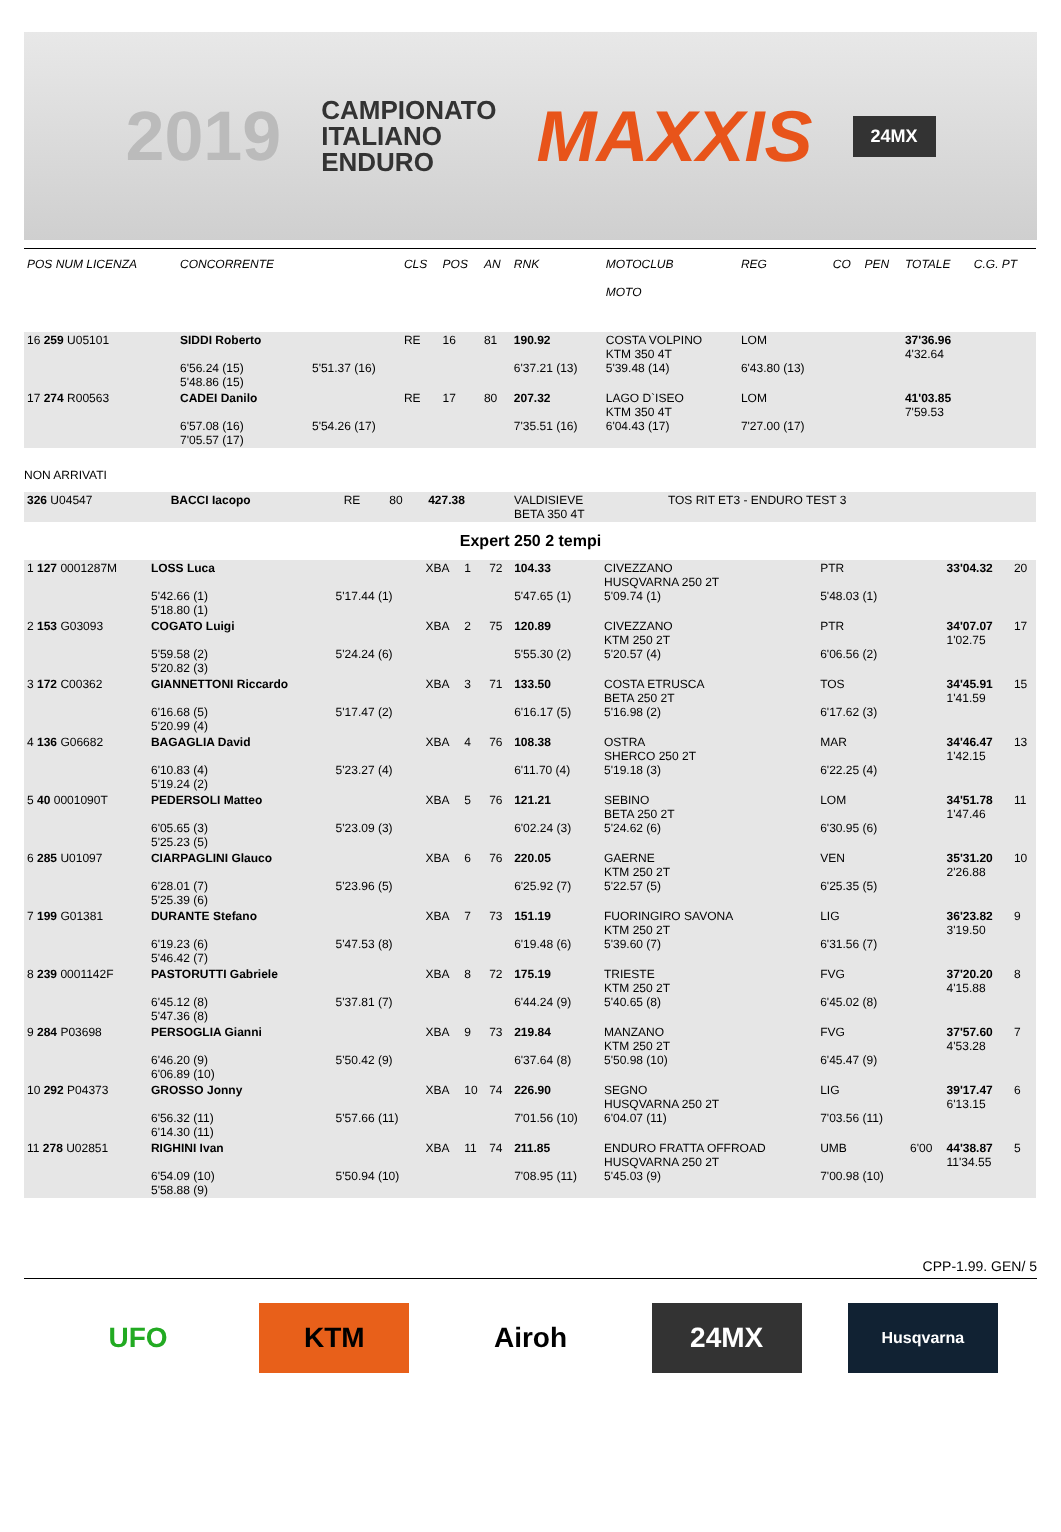2019 CAMPIONATO
ITALIANO
ENDURO MAXXIS 24MX
| POS NUM LICENZA | CONCORRENTE | | CLS | POS | AN | RNK | MOTOCLUB MOTO | REG | CO | PEN | TOTALE | C.G. PT |
| --- | --- | --- | --- | --- | --- | --- | --- | --- | --- | --- | --- | --- |
| 16 259 U05101 | SIDDI Roberto 6'56.24 (15) 5'48.86 (15) | 5'51.37 (16) | RE | 16 | 81 | 190.92 6'37.21 (13) | COSTA VOLPINO KTM 350 4T 5'39.48 (14) | LOM 6'43.80 (13) | | | 37'36.96 4'32.64 | |
| 17 274 R00563 | CADEI Danilo 6'57.08 (16) 7'05.57 (17) | 5'54.26 (17) | RE | 17 | 80 | 207.32 7'35.51 (16) | LAGO D`ISEO KTM 350 4T 6'04.43 (17) | LOM 7'27.00 (17) | | | 41'03.85 7'59.53 | |
NON ARRIVATI
| 326 U04547 | BACCI Iacopo | RE | 80 | 427.38 | VALDISIEVE BETA 350 4T | TOS RIT ET3 - ENDURO TEST 3 |
Expert 250 2 tempi
| 1 127 0001287M | LOSS Luca 5'42.66 (1) 5'18.80 (1) | 5'17.44 (1) | XBA | 1 | 72 | 104.33 5'47.65 (1) | CIVEZZANO HUSQVARNA 250 2T 5'09.74 (1) | PTR 5'48.03 (1) | | 33'04.32 | 20 |
| 2 153 G03093 | COGATO Luigi 5'59.58 (2) 5'20.82 (3) | 5'24.24 (6) | XBA | 2 | 75 | 120.89 5'55.30 (2) | CIVEZZANO KTM 250 2T 5'20.57 (4) | PTR 6'06.56 (2) | | 34'07.07 1'02.75 | 17 |
| 3 172 C00362 | GIANNETTONI Riccardo 6'16.68 (5) 5'20.99 (4) | 5'17.47 (2) | XBA | 3 | 71 | 133.50 6'16.17 (5) | COSTA ETRUSCA BETA 250 2T 5'16.98 (2) | TOS 6'17.62 (3) | | 34'45.91 1'41.59 | 15 |
| 4 136 G06682 | BAGAGLIA David 6'10.83 (4) 5'19.24 (2) | 5'23.27 (4) | XBA | 4 | 76 | 108.38 6'11.70 (4) | OSTRA SHERCO 250 2T 5'19.18 (3) | MAR 6'22.25 (4) | | 34'46.47 1'42.15 | 13 |
| 5 40 0001090T | PEDERSOLI Matteo 6'05.65 (3) 5'25.23 (5) | 5'23.09 (3) | XBA | 5 | 76 | 121.21 6'02.24 (3) | SEBINO BETA 250 2T 5'24.62 (6) | LOM 6'30.95 (6) | | 34'51.78 1'47.46 | 11 |
| 6 285 U01097 | CIARPAGLINI Glauco 6'28.01 (7) 5'25.39 (6) | 5'23.96 (5) | XBA | 6 | 76 | 220.05 6'25.92 (7) | GAERNE KTM 250 2T 5'22.57 (5) | VEN 6'25.35 (5) | | 35'31.20 2'26.88 | 10 |
| 7 199 G01381 | DURANTE Stefano 6'19.23 (6) 5'46.42 (7) | 5'47.53 (8) | XBA | 7 | 73 | 151.19 6'19.48 (6) | FUORINGIRO SAVONA KTM 250 2T 5'39.60 (7) | LIG 6'31.56 (7) | | 36'23.82 3'19.50 | 9 |
| 8 239 0001142F | PASTORUTTI Gabriele 6'45.12 (8) 5'47.36 (8) | 5'37.81 (7) | XBA | 8 | 72 | 175.19 6'44.24 (9) | TRIESTE KTM 250 2T 5'40.65 (8) | FVG 6'45.02 (8) | | 37'20.20 4'15.88 | 8 |
| 9 284 P03698 | PERSOGLIA Gianni 6'46.20 (9) 6'06.89 (10) | 5'50.42 (9) | XBA | 9 | 73 | 219.84 6'37.64 (8) | MANZANO KTM 250 2T 5'50.98 (10) | FVG 6'45.47 (9) | | 37'57.60 4'53.28 | 7 |
| 10 292 P04373 | GROSSO Jonny 6'56.32 (11) 6'14.30 (11) | 5'57.66 (11) | XBA | 10 | 74 | 226.90 7'01.56 (10) | SEGNO HUSQVARNA 250 2T 6'04.07 (11) | LIG 7'03.56 (11) | | 39'17.47 6'13.15 | 6 |
| 11 278 U02851 | RIGHINI Ivan 6'54.09 (10) 5'58.88 (9) | 5'50.94 (10) | XBA | 11 | 74 | 211.85 7'08.95 (11) | ENDURO FRATTA OFFROAD HUSQVARNA 250 2T 5'45.03 (9) | UMB 7'00.98 (10) | 6'00 | 44'38.87 11'34.55 | 5 |
CPP-1.99. GEN/ 5
UFO KTM Airoh 24MX
Husqvarna